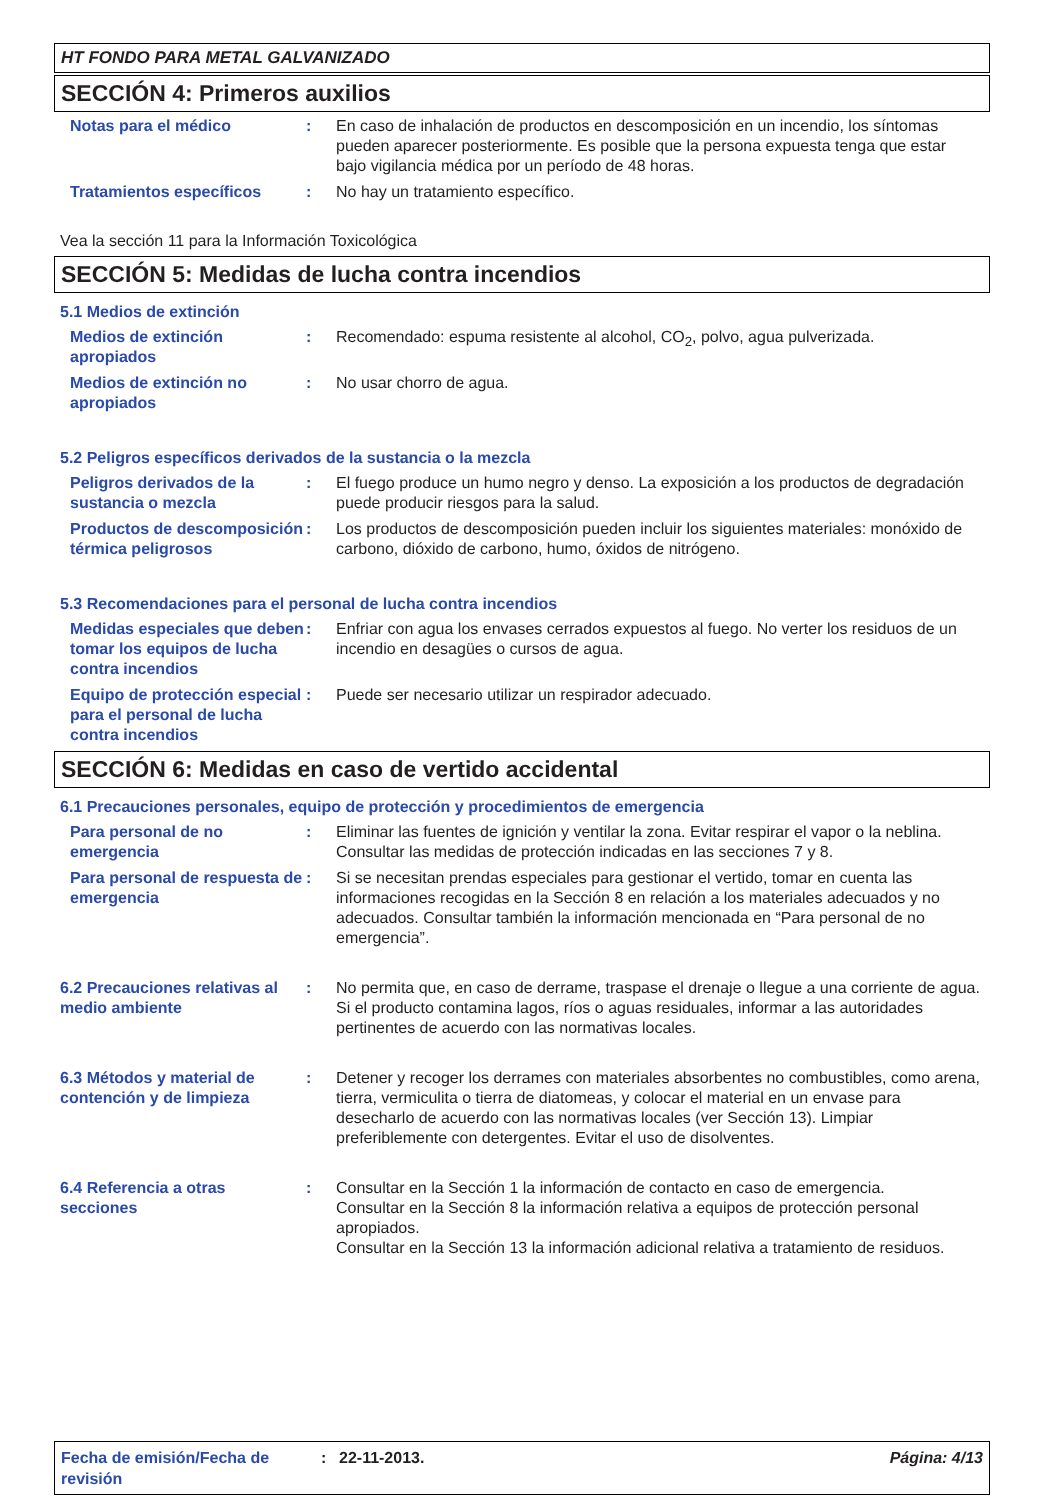HT FONDO PARA METAL GALVANIZADO
SECCIÓN 4: Primeros auxilios
Notas para el médico : En caso de inhalación de productos en descomposición en un incendio, los síntomas pueden aparecer posteriormente. Es posible que la persona expuesta tenga que estar bajo vigilancia médica por un período de 48 horas.
Tratamientos específicos : No hay un tratamiento específico.
Vea la sección 11 para la Información Toxicológica
SECCIÓN 5: Medidas de lucha contra incendios
5.1 Medios de extinción
Medios de extinción apropiados
: Recomendado: espuma resistente al alcohol, CO<sub>2</sub>, polvo, agua pulverizada.
Medios de extinción no apropiados
: No usar chorro de agua.
5.2 Peligros específicos derivados de la sustancia o la mezcla
Peligros derivados de la sustancia o mezcla
: El fuego produce un humo negro y denso. La exposición a los productos de degradación puede producir riesgos para la salud.
Productos de descomposición térmica peligrosos
: Los productos de descomposición pueden incluir los siguientes materiales: monóxido de carbono, dióxido de carbono, humo, óxidos de nitrógeno.
5.3 Recomendaciones para el personal de lucha contra incendios
Medidas especiales que deben tomar los equipos de lucha contra incendios
: Enfriar con agua los envases cerrados expuestos al fuego. No verter los residuos de un incendio en desagües o cursos de agua.
Equipo de protección especial para el personal de lucha contra incendios
: Puede ser necesario utilizar un respirador adecuado.
SECCIÓN 6: Medidas en caso de vertido accidental
6.1 Precauciones personales, equipo de protección y procedimientos de emergencia
Para personal de no emergencia
: Eliminar las fuentes de ignición y ventilar la zona. Evitar respirar el vapor o la neblina. Consultar las medidas de protección indicadas en las secciones 7 y 8.
Para personal de respuesta de emergencia
: Si se necesitan prendas especiales para gestionar el vertido, tomar en cuenta las informaciones recogidas en la Sección 8 en relación a los materiales adecuados y no adecuados. Consultar también la información mencionada en “Para personal de no emergencia”.
6.2 Precauciones relativas al medio ambiente
: No permita que, en caso de derrame, traspase el drenaje o llegue a una corriente de agua. Si el producto contamina lagos, ríos o aguas residuales, informar a las autoridades pertinentes de acuerdo con las normativas locales.
6.3 Métodos y material de contención y de limpieza
: Detener y recoger los derrames con materiales absorbentes no combustibles, como arena, tierra, vermiculita o tierra de diatomeas, y colocar el material en un envase para desecharlo de acuerdo con las normativas locales (ver Sección 13). Limpiar preferiblemente con detergentes. Evitar el uso de disolventes.
6.4 Referencia a otras secciones
: Consultar en la Sección 1 la información de contacto en caso de emergencia.
Consultar en la Sección 8 la información relativa a equipos de protección personal apropiados.
Consultar en la Sección 13 la información adicional relativa a tratamiento de residuos.
Fecha de emisión/Fecha de revisión
: 22-11-2013. Página: 4/13